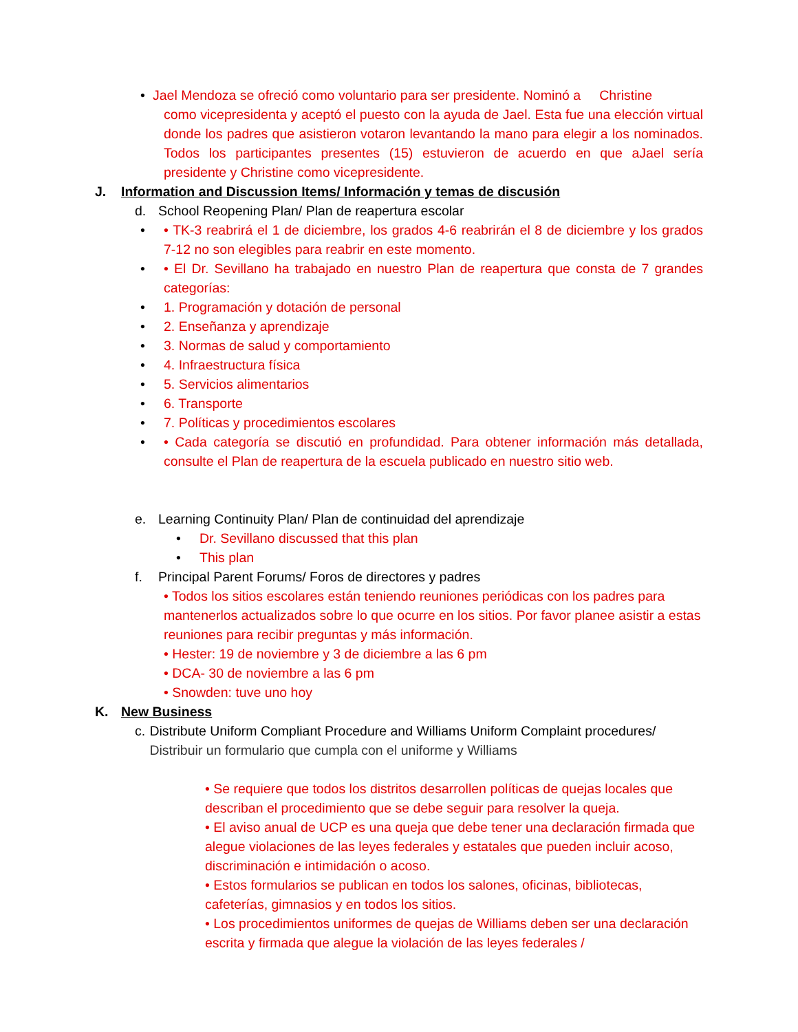• Jael Mendoza se ofreció como voluntario para ser presidente. Nominó a Christine
como vicepresidenta y aceptó el puesto con la ayuda de Jael. Esta fue una elección virtual donde los padres que asistieron votaron levantando la mano para elegir a los nominados. Todos los participantes presentes (15) estuvieron de acuerdo en que aJael sería presidente y Christine como vicepresidente.
J. Information and Discussion Items/ Información y temas de discusión
d. School Reopening Plan/ Plan de reapertura escolar
• • TK-3 reabrirá el 1 de diciembre, los grados 4-6 reabrirán el 8 de diciembre y los grados 7-12 no son elegibles para reabrir en este momento.
• • El Dr. Sevillano ha trabajado en nuestro Plan de reapertura que consta de 7 grandes categorías:
• 1. Programación y dotación de personal
• 2. Enseñanza y aprendizaje
• 3. Normas de salud y comportamiento
• 4. Infraestructura física
• 5. Servicios alimentarios
• 6. Transporte
• 7. Políticas y procedimientos escolares
• • Cada categoría se discutió en profundidad. Para obtener información más detallada, consulte el Plan de reapertura de la escuela publicado en nuestro sitio web.
e. Learning Continuity Plan/ Plan de continuidad del aprendizaje
• Dr. Sevillano discussed that this plan
• This plan
f. Principal Parent Forums/ Foros de directores y padres
• Todos los sitios escolares están teniendo reuniones periódicas con los padres para mantenerlos actualizados sobre lo que ocurre en los sitios. Por favor planee asistir a estas reuniones para recibir preguntas y más información.
• Hester: 19 de noviembre y 3 de diciembre a las 6 pm
• DCA- 30 de noviembre a las 6 pm
• Snowden: tuve uno hoy
K. New Business
c. Distribute Uniform Compliant Procedure and Williams Uniform Complaint procedures/ Distribuir un formulario que cumpla con el uniforme y Williams
• Se requiere que todos los distritos desarrollen políticas de quejas locales que describan el procedimiento que se debe seguir para resolver la queja.
• El aviso anual de UCP es una queja que debe tener una declaración firmada que alegue violaciones de las leyes federales y estatales que pueden incluir acoso, discriminación e intimidación o acoso.
• Estos formularios se publican en todos los salones, oficinas, bibliotecas, cafeterías, gimnasios y en todos los sitios.
• Los procedimientos uniformes de quejas de Williams deben ser una declaración escrita y firmada que alegue la violación de las leyes federales /